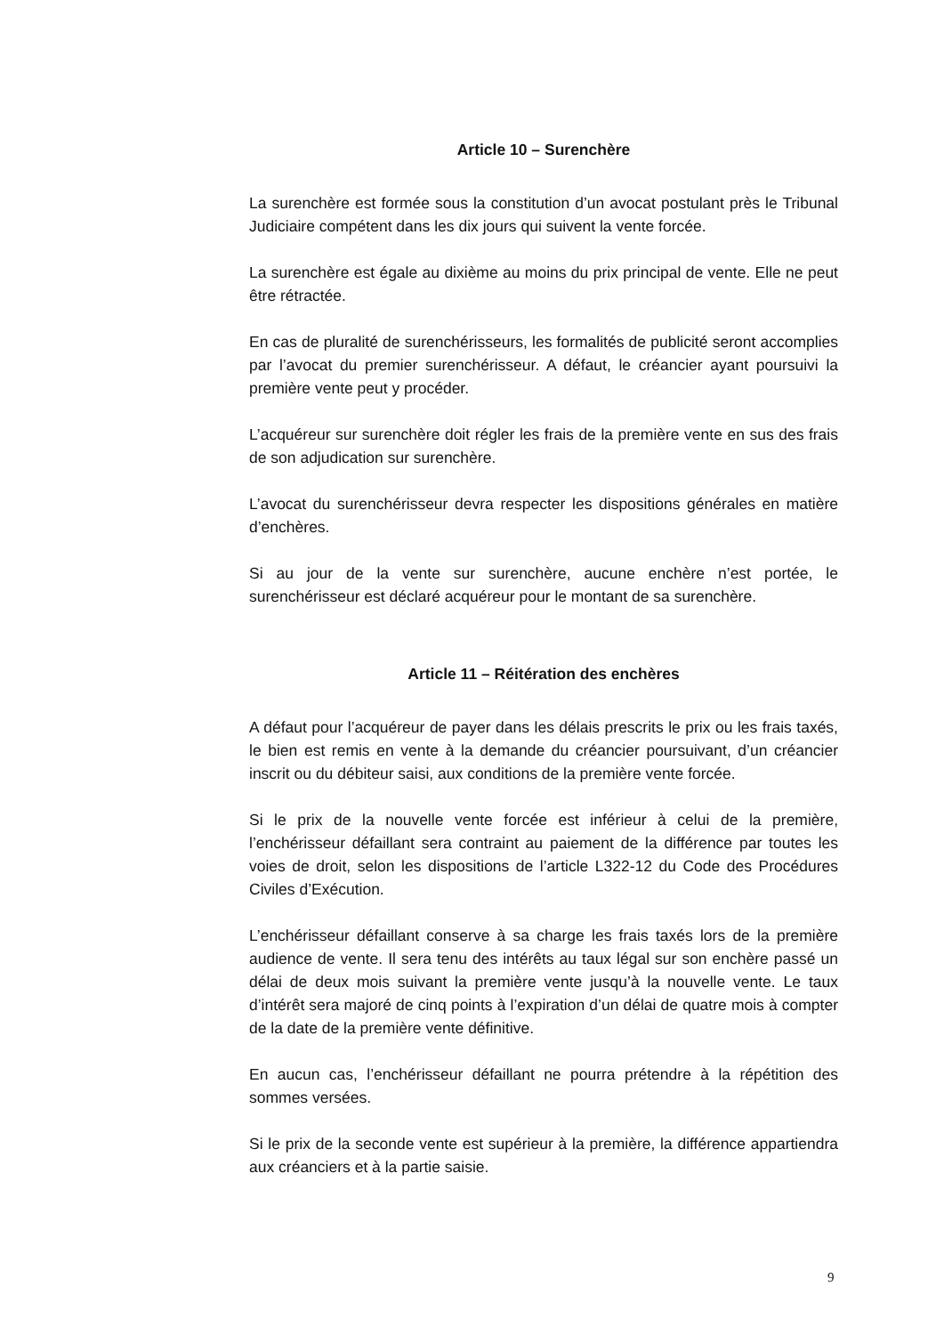Article 10 – Surenchère
La surenchère est formée sous la constitution d’un avocat postulant près le Tribunal Judiciaire compétent dans les dix jours qui suivent la vente forcée.
La surenchère est égale au dixième au moins du prix principal de vente. Elle ne peut être rétractée.
En cas de pluralité de surenchérisseurs, les formalités de publicité seront accomplies par l’avocat du premier surenchérisseur. A défaut, le créancier ayant poursuivi la première vente peut y procéder.
L’acquéreur sur surenchère doit régler les frais de la première vente en sus des frais de son adjudication sur surenchère.
L’avocat du surenchérisseur devra respecter les dispositions générales en matière d’enchères.
Si au jour de la vente sur surenchère, aucune enchère n’est portée, le surenchérisseur est déclaré acquéreur pour le montant de sa surenchère.
Article 11 – Réitération des enchères
A défaut pour l’acquéreur de payer dans les délais prescrits le prix ou les frais taxés, le bien est remis en vente à la demande du créancier poursuivant, d’un créancier inscrit ou du débiteur saisi, aux conditions de la première vente forcée.
Si le prix de la nouvelle vente forcée est inférieur à celui de la première, l’enchérisseur défaillant sera contraint au paiement de la différence par toutes les voies de droit, selon les dispositions de l’article L322-12 du Code des Procédures Civiles d’Exécution.
L’enchérisseur défaillant conserve à sa charge les frais taxés lors de la première audience de vente. Il sera tenu des intérêts au taux légal sur son enchère passé un délai de deux mois suivant la première vente jusqu’à la nouvelle vente. Le taux d’intérêt sera majoré de cinq points à l’expiration d’un délai de quatre mois à compter de la date de la première vente définitive.
En aucun cas, l’enchérisseur défaillant ne pourra prétendre à la répétition des sommes versées.
Si le prix de la seconde vente est supérieur à la première, la différence appartiendra aux créanciers et à la partie saisie.
9